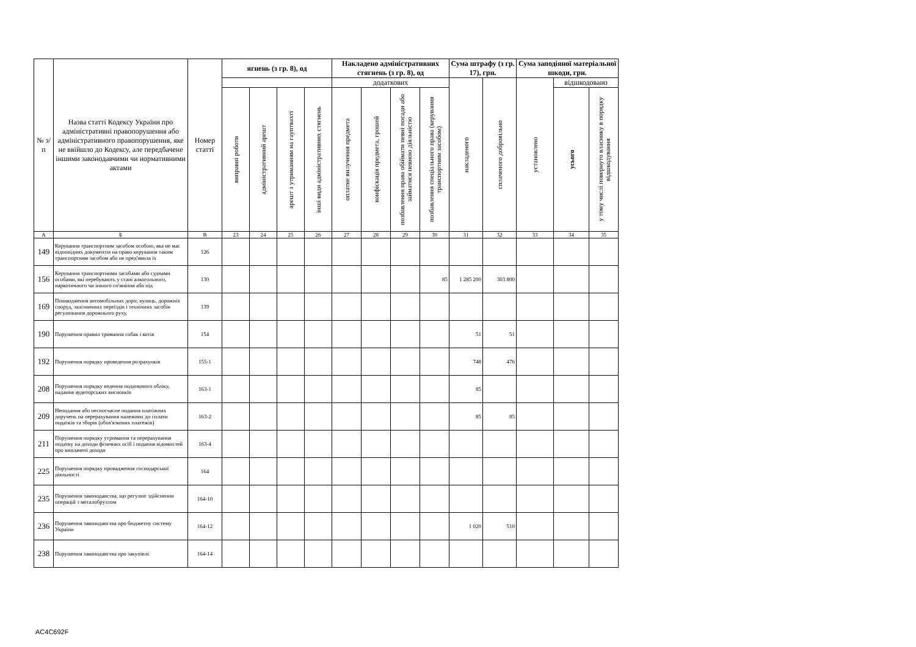| № з/п | Назва статті Кодексу України про адміністративні правопорушення або адміністративного правопорушення, яке не ввійшло до Кодексу, але передбачене іншими законодавчими чи нормативними актами | Номер статті | ягнень (з гр. 8), од | | | | Накладено адміністративних стягнень (з гр. 8), од | | | | Сума штрафу (з гр. 17), грн. | | Сума заподіяної матеріальної шкоди, грн. | | |
| --- | --- | --- | --- | --- | --- | --- | --- | --- | --- | --- | --- | --- | --- | --- | --- |
| | | | | | | | додаткових | | | | накладеного | сплаченого добровільно | установлено | відшкодовано | |
| | | | виправні роботи | адміністративний арешт | арешт з утриманням на гауптвахті | інші види адміністративних стягнень | оплатне вилучення предмета | конфіскація предмета, грошей | позбавлення права обіймати певні посади або займатися певною діяльністю | позбавлення спеціального права (керування транспортним засобом) | | | | усього | у тому числі повернуто власнику в порядку відшкодування |
| А | Б | В | 23 | 24 | 25 | 26 | 27 | 28 | 29 | 30 | 31 | 32 | 33 | 34 | 35 |
| 149 | Керування транспортним засобом особою, яка не має відповідних документів на право керування таким транспортним засобом або не пред'явила їх | 126 | | | | | | | | | | | | | |
| 156 | Керування транспортними засобами або суднами особами, які перебувають у стані алкогольного, наркотичного чи іншого сп'яніння або під | 130 | | | | | | | | 85 | 1 285 200 | 303 800 | | | |
| 169 | Пошкодження автомобільних доріг, вулиць, дорожніх споруд, залізничних переїздів і технічних засобів регулювання дорожнього руху, | 139 | | | | | | | | | | | | | |
| 190 | Порушення правил тримання собак і котів | 154 | | | | | | | | | 51 | 51 | | | |
| 192 | Порушення порядку проведення розрахунків | 155-1 | | | | | | | | | 748 | 476 | | | |
| 208 | Порушення порядку ведення податкового обліку, надання аудиторських висновків | 163-1 | | | | | | | | | 85 | | | | |
| 209 | Неподання або несвоєчасне подання платіжних доручень на перерахування належних до сплати податків та зборів (обов'язкових платежів) | 163-2 | | | | | | | | | 85 | 85 | | | |
| 211 | Порушення порядку утримання та перерахування податку на доходи фізичних осіб і подання відомостей про виплачені доходи | 163-4 | | | | | | | | | | | | | |
| 225 | Порушення порядку провадження господарської діяльності | 164 | | | | | | | | | | | | | |
| 235 | Порушення законодавства, що регулює здійснення операцій з металобрухтом | 164-10 | | | | | | | | | | | | | |
| 236 | Порушення законодавства про бюджетну систему України | 164-12 | | | | | | | | | 1 020 | 510 | | | |
| 238 | Порушення законодавства про закупівлі | 164-14 | | | | | | | | | | | | | |
AC4C692F